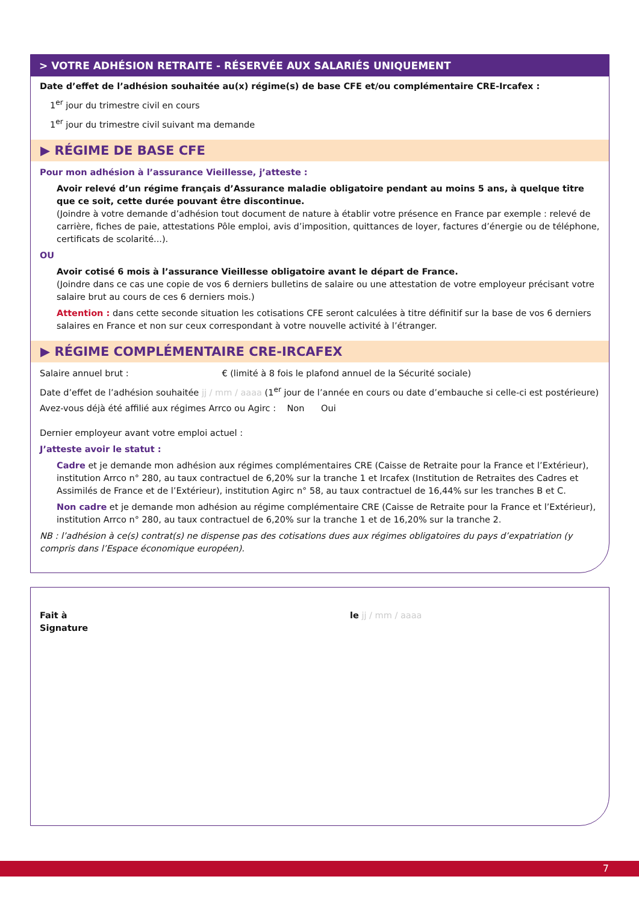> VOTRE ADHÉSION RETRAITE - RÉSERVÉE AUX SALARIÉS UNIQUEMENT
Date d’effet de l’adhésion souhaitée au(x) régime(s) de base CFE et/ou complémentaire CRE-Ircafex :
1<sup>er</sup> jour du trimestre civil en cours
1<sup>er</sup> jour du trimestre civil suivant ma demande
▶ RÉGIME DE BASE CFE
Pour mon adhésion à l’assurance Vieillesse, j’atteste :
Avoir relevé d’un régime français d’Assurance maladie obligatoire pendant au moins 5 ans, à quelque titre que ce soit, cette durée pouvant être discontinue.
(Joindre à votre demande d’adhésion tout document de nature à établir votre présence en France par exemple : relevé de carrière, fiches de paie, attestations Pôle emploi, avis d’imposition, quittances de loyer, factures d’énergie ou de téléphone, certificats de scolarité...).
OU
Avoir cotisé 6 mois à l’assurance Vieillesse obligatoire avant le départ de France.
(Joindre dans ce cas une copie de vos 6 derniers bulletins de salaire ou une attestation de votre employeur précisant votre salaire brut au cours de ces 6 derniers mois.)
Attention : dans cette seconde situation les cotisations CFE seront calculées à titre définitif sur la base de vos 6 derniers salaires en France et non sur ceux correspondant à votre nouvelle activité à l’étranger.
▶ RÉGIME COMPLÉMENTAIRE CRE-IRCAFEX
Salaire annuel brut : € (limité à 8 fois le plafond annuel de la Sécurité sociale)
Date d’effet de l’adhésion souhaitée jj / mm / aaaa (1<sup>er</sup> jour de l’année en cours ou date d’embauche si celle-ci est postérieure)
Avez-vous déjà été affilié aux régimes Arrco ou Agirc : Non Oui
Dernier employeur avant votre emploi actuel :
J’atteste avoir le statut :
Cadre et je demande mon adhésion aux régimes complémentaires CRE (Caisse de Retraite pour la France et l’Extérieur), institution Arrco n° 280, au taux contractuel de 6,20% sur la tranche 1 et Ircafex (Institution de Retraites des Cadres et Assimilés de France et de l’Extérieur), institution Agirc n° 58, au taux contractuel de 16,44% sur les tranches B et C.
Non cadre et je demande mon adhésion au régime complémentaire CRE (Caisse de Retraite pour la France et l’Extérieur), institution Arrco n° 280, au taux contractuel de 6,20% sur la tranche 1 et de 16,20% sur la tranche 2.
NB : l’adhésion à ce(s) contrat(s) ne dispense pas des cotisations dues aux régimes obligatoires du pays d’expatriation (y compris dans l’Espace économique européen).
Fait à
Signature
le jj / mm / aaaa
7